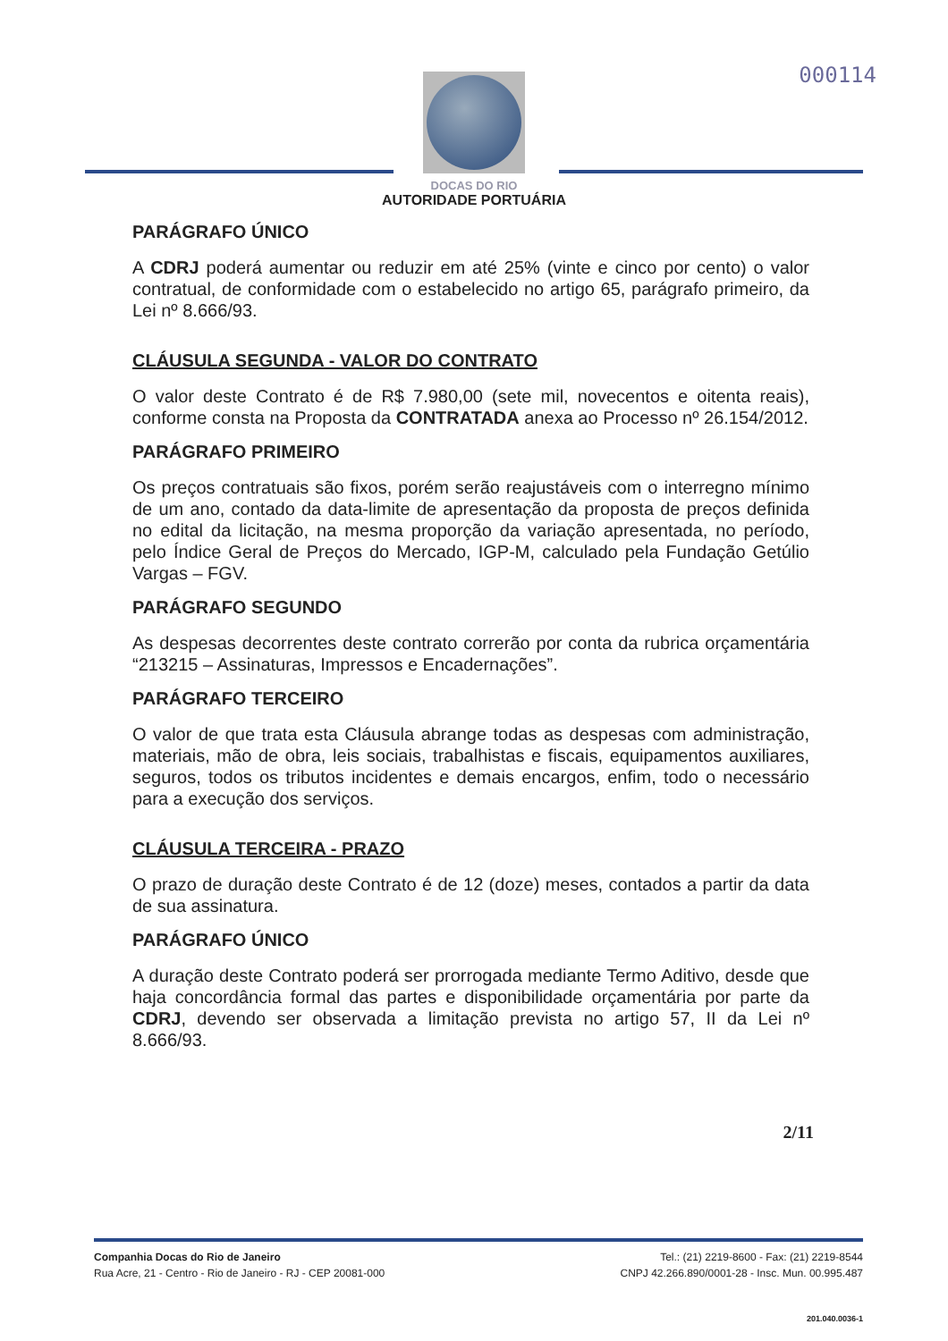000114
DOCAS DO RIO
AUTORIDADE PORTUÁRIA
PARÁGRAFO ÚNICO
A CDRJ poderá aumentar ou reduzir em até 25% (vinte e cinco por cento) o valor contratual, de conformidade com o estabelecido no artigo 65, parágrafo primeiro, da Lei nº 8.666/93.
CLÁUSULA SEGUNDA - VALOR DO CONTRATO
O valor deste Contrato é de R$ 7.980,00 (sete mil, novecentos e oitenta reais), conforme consta na Proposta da CONTRATADA anexa ao Processo nº 26.154/2012.
PARÁGRAFO PRIMEIRO
Os preços contratuais são fixos, porém serão reajustáveis com o interregno mínimo de um ano, contado da data-limite de apresentação da proposta de preços definida no edital da licitação, na mesma proporção da variação apresentada, no período, pelo Índice Geral de Preços do Mercado, IGP-M, calculado pela Fundação Getúlio Vargas – FGV.
PARÁGRAFO SEGUNDO
As despesas decorrentes deste contrato correrão por conta da rubrica orçamentária “213215 – Assinaturas, Impressos e Encadernações”.
PARÁGRAFO TERCEIRO
O valor de que trata esta Cláusula abrange todas as despesas com administração, materiais, mão de obra, leis sociais, trabalhistas e fiscais, equipamentos auxiliares, seguros, todos os tributos incidentes e demais encargos, enfim, todo o necessário para a execução dos serviços.
CLÁUSULA TERCEIRA - PRAZO
O prazo de duração deste Contrato é de 12 (doze) meses, contados a partir da data de sua assinatura.
PARÁGRAFO ÚNICO
A duração deste Contrato poderá ser prorrogada mediante Termo Aditivo, desde que haja concordância formal das partes e disponibilidade orçamentária por parte da CDRJ, devendo ser observada a limitação prevista no artigo 57, II da Lei nº 8.666/93.
2/11
Companhia Docas do Rio de Janeiro
Rua Acre, 21 - Centro - Rio de Janeiro - RJ - CEP 20081-000
Tel.: (21) 2219-8600 - Fax: (21) 2219-8544
CNPJ 42.266.890/0001-28 - Insc. Mun. 00.995.487
201.040.0036-1